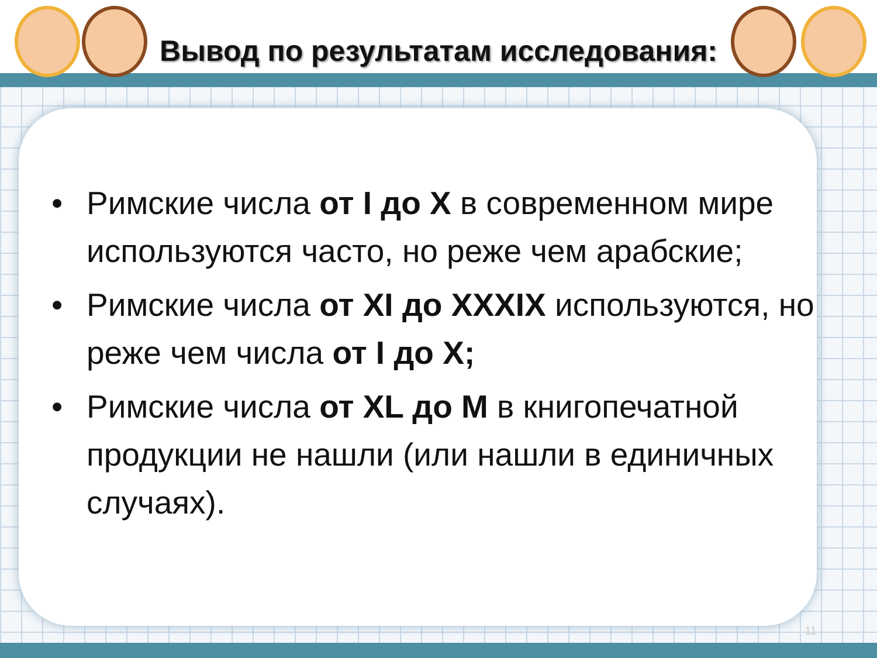Вывод по результатам исследования:
• Римские числа от I до X в современном мире используются часто, но реже чем арабские;
• Римские числа от XI до XXXIX используются, но реже чем числа от I до X;
• Римские числа от XL до M в книгопечатной продукции не нашли (или нашли в единичных случаях).
11